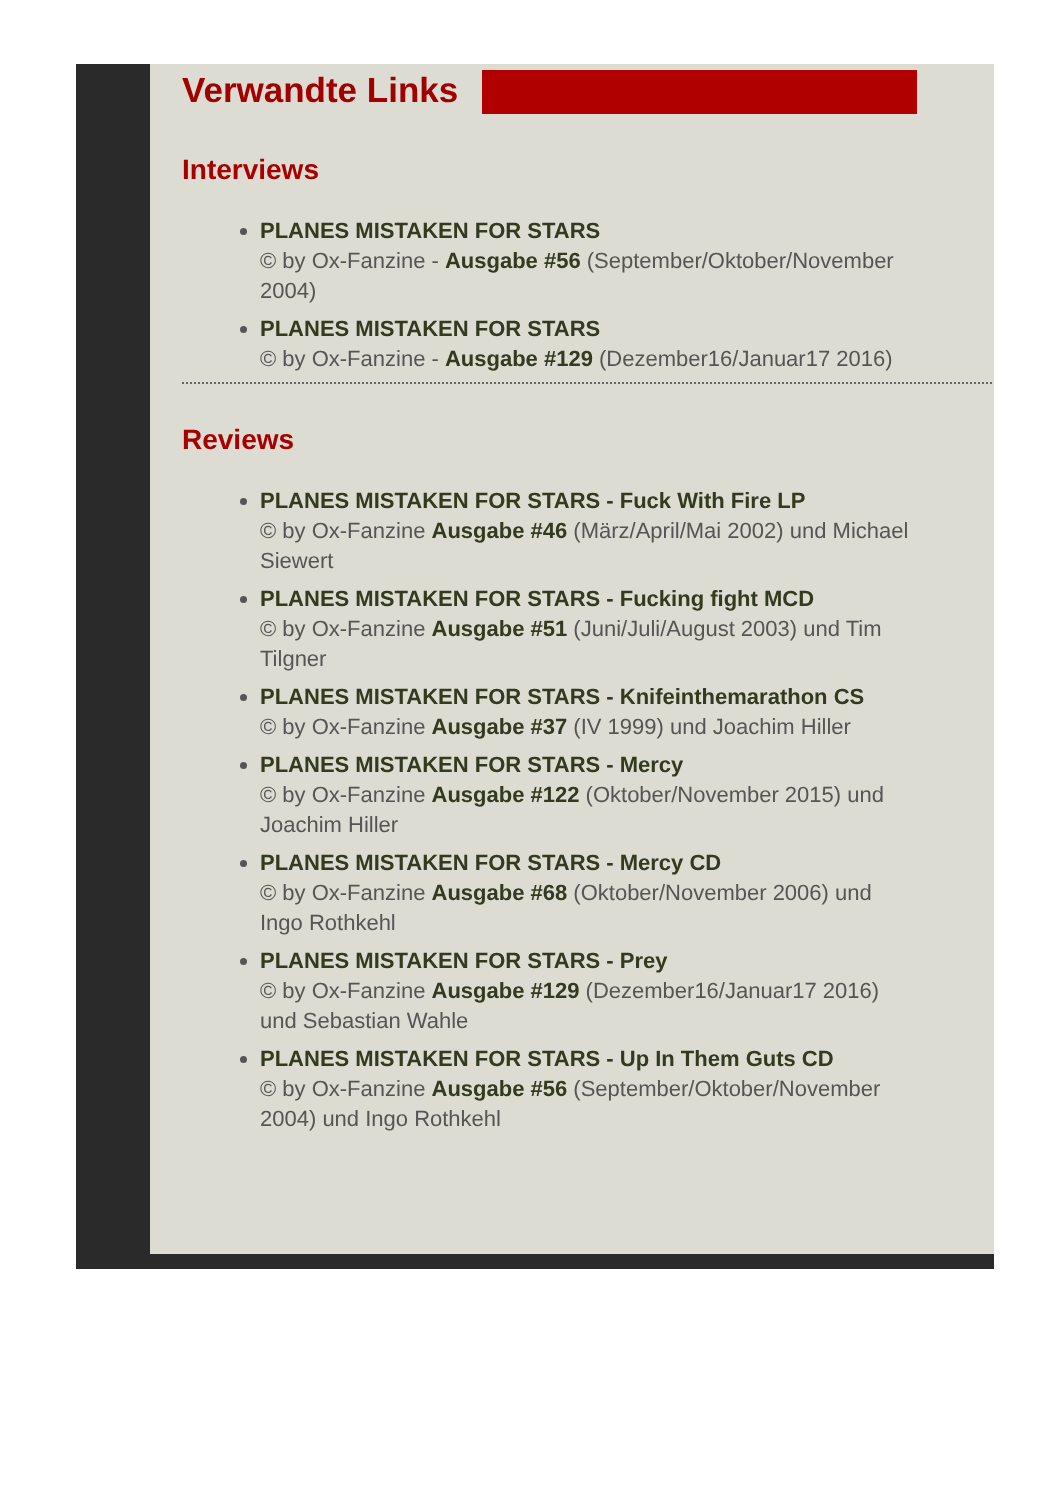Verwandte Links
Interviews
PLANES MISTAKEN FOR STARS
© by Ox-Fanzine - Ausgabe #56 (September/Oktober/November 2004)
PLANES MISTAKEN FOR STARS
© by Ox-Fanzine - Ausgabe #129 (Dezember16/Januar17 2016)
Reviews
PLANES MISTAKEN FOR STARS - Fuck With Fire LP
© by Ox-Fanzine Ausgabe #46 (März/April/Mai 2002) und Michael Siewert
PLANES MISTAKEN FOR STARS - Fucking fight MCD
© by Ox-Fanzine Ausgabe #51 (Juni/Juli/August 2003) und Tim Tilgner
PLANES MISTAKEN FOR STARS - Knifeinthemarathon CS
© by Ox-Fanzine Ausgabe #37 (IV 1999) und Joachim Hiller
PLANES MISTAKEN FOR STARS - Mercy
© by Ox-Fanzine Ausgabe #122 (Oktober/November 2015) und Joachim Hiller
PLANES MISTAKEN FOR STARS - Mercy CD
© by Ox-Fanzine Ausgabe #68 (Oktober/November 2006) und Ingo Rothkehl
PLANES MISTAKEN FOR STARS - Prey
© by Ox-Fanzine Ausgabe #129 (Dezember16/Januar17 2016) und Sebastian Wahle
PLANES MISTAKEN FOR STARS - Up In Them Guts CD
© by Ox-Fanzine Ausgabe #56 (September/Oktober/November 2004) und Ingo Rothkehl